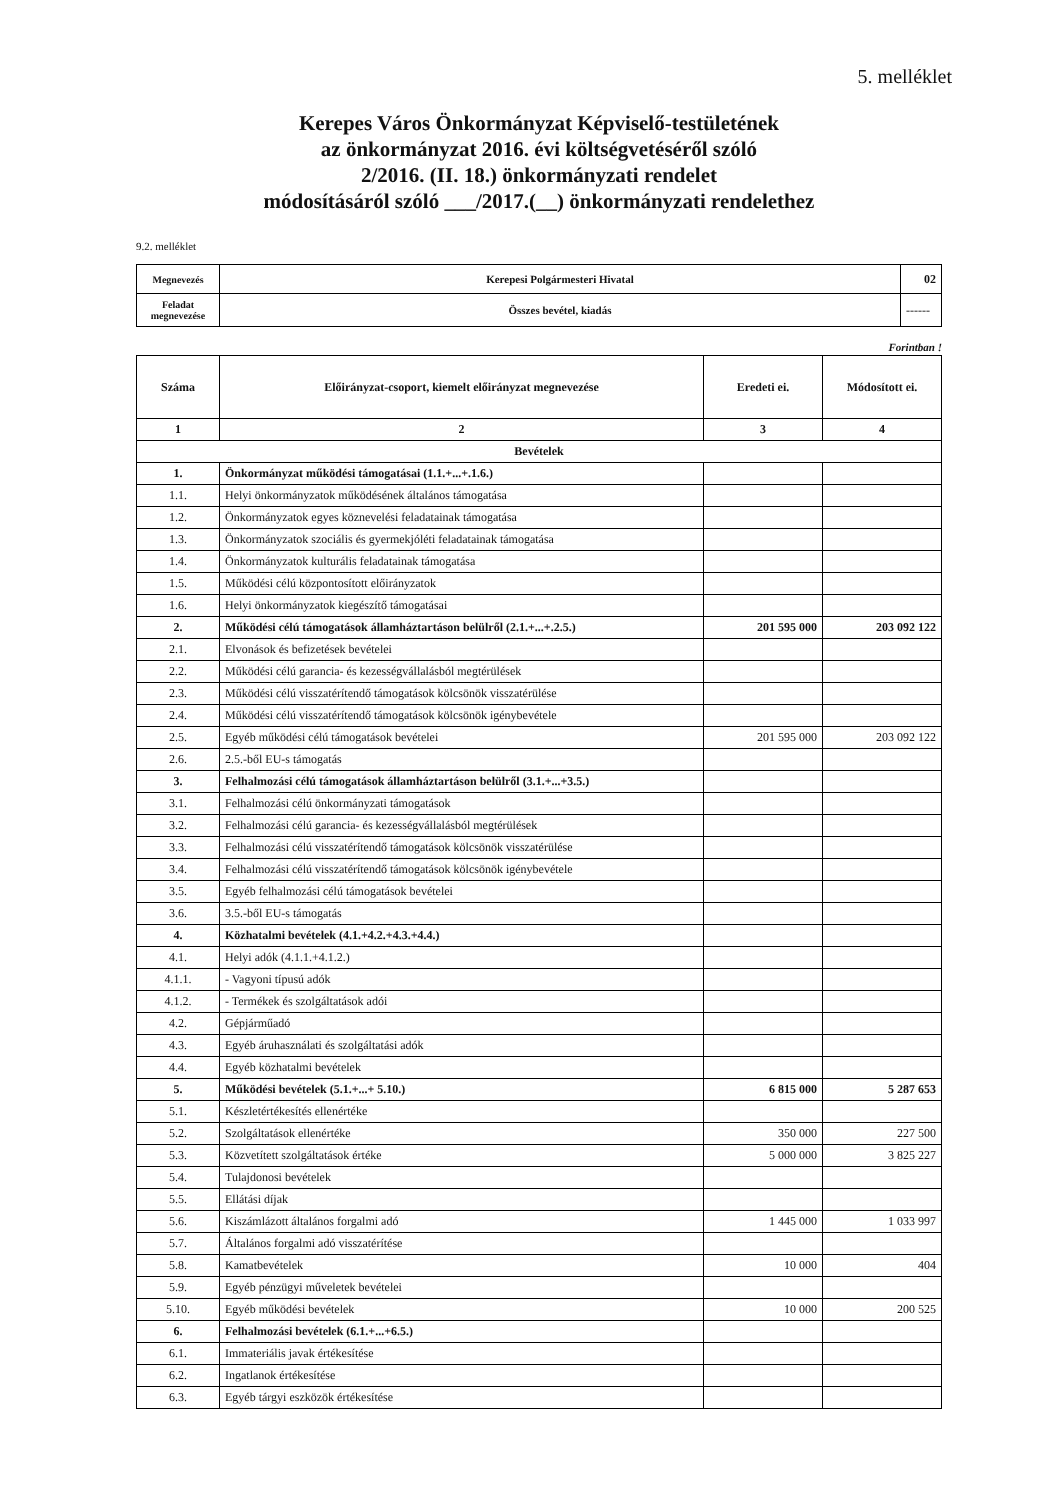5. melléklet
Kerepes Város Önkormányzat Képviselő-testületének
az önkormányzat 2016. évi költségvetéséről szóló
2/2016. (II. 18.) önkormányzati rendelet
módosításáról szóló ___/2017.(__) önkormányzati rendelethez
9.2. melléklet
| Megnevezés | Kerepesi Polgármesteri Hivatal | 02 |
| Feladat megnevezése | Összes bevétel, kiadás | ------ |
Forintban !
| Száma | Előirányzat-csoport, kiemelt előirányzat megnevezése | Eredeti ei. | Módosított ei. |
| --- | --- | --- | --- |
| 1 | 2 | 3 | 4 |
| Bevételek | | | |
| 1. | Önkormányzat működési támogatásai (1.1.+...+.1.6.) | | |
| 1.1. | Helyi önkormányzatok működésének általános támogatása | | |
| 1.2. | Önkormányzatok egyes köznevelési feladatainak támogatása | | |
| 1.3. | Önkormányzatok szociális és gyermekjóléti feladatainak támogatása | | |
| 1.4. | Önkormányzatok kulturális feladatainak támogatása | | |
| 1.5. | Működési célú központosított előirányzatok | | |
| 1.6. | Helyi önkormányzatok kiegészítő támogatásai | | |
| 2. | Működési célú támogatások államháztartáson belülről (2.1.+...+.2.5.) | 201 595 000 | 203 092 122 |
| 2.1. | Elvonások és befizetések bevételei | | |
| 2.2. | Működési célú garancia- és kezességvállalásból megtérülések | | |
| 2.3. | Működési célú visszatérítendő támogatások kölcsönök visszatérülése | | |
| 2.4. | Működési célú visszatérítendő támogatások kölcsönök igénybevétele | | |
| 2.5. | Egyéb működési célú támogatások bevételei | 201 595 000 | 203 092 122 |
| 2.6. | 2.5.-ből EU-s támogatás | | |
| 3. | Felhalmozási célú támogatások államháztartáson belülről (3.1.+...+3.5.) | | |
| 3.1. | Felhalmozási célú önkormányzati támogatások | | |
| 3.2. | Felhalmozási célú garancia- és kezességvállalásból megtérülések | | |
| 3.3. | Felhalmozási célú visszatérítendő támogatások kölcsönök visszatérülése | | |
| 3.4. | Felhalmozási célú visszatérítendő támogatások kölcsönök igénybevétele | | |
| 3.5. | Egyéb felhalmozási célú támogatások bevételei | | |
| 3.6. | 3.5.-ből EU-s támogatás | | |
| 4. | Közhatalmi bevételek (4.1.+4.2.+4.3.+4.4.) | | |
| 4.1. | Helyi adók (4.1.1.+4.1.2.) | | |
| 4.1.1. | - Vagyoni típusú adók | | |
| 4.1.2. | - Termékek és szolgáltatások adói | | |
| 4.2. | Gépjárműadó | | |
| 4.3. | Egyéb áruhasználati és szolgáltatási adók | | |
| 4.4. | Egyéb közhatalmi bevételek | | |
| 5. | Működési bevételek (5.1.+...+ 5.10.) | 6 815 000 | 5 287 653 |
| 5.1. | Készletértékesítés ellenértéke | | |
| 5.2. | Szolgáltatások ellenértéke | 350 000 | 227 500 |
| 5.3. | Közvetített szolgáltatások értéke | 5 000 000 | 3 825 227 |
| 5.4. | Tulajdonosi bevételek | | |
| 5.5. | Ellátási díjak | | |
| 5.6. | Kiszámlázott általános forgalmi adó | 1 445 000 | 1 033 997 |
| 5.7. | Általános forgalmi adó visszatérítése | | |
| 5.8. | Kamatbevételek | 10 000 | 404 |
| 5.9. | Egyéb pénzügyi műveletek bevételei | | |
| 5.10. | Egyéb működési bevételek | 10 000 | 200 525 |
| 6. | Felhalmozási bevételek (6.1.+...+6.5.) | | |
| 6.1. | Immateriális javak értékesítése | | |
| 6.2. | Ingatlanok értékesítése | | |
| 6.3. | Egyéb tárgyi eszközök értékesítése | | |